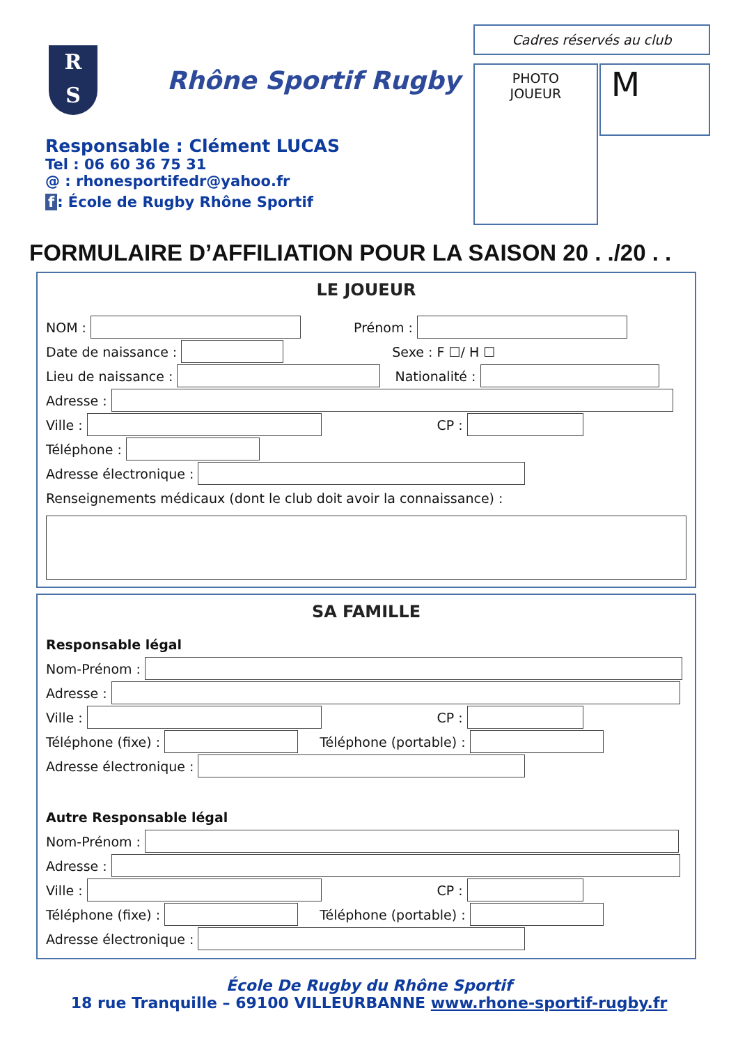R
S
Rhône Sportif Rugby
Responsable : Clément LUCAS
Tel : 06 60 36 75 31
@ : rhonesportifedr@yahoo.fr
f: École de Rugby Rhône Sportif
Cadres réservés au club
PHOTO
JOUEUR
M
FORMULAIRE D’AFFILIATION POUR LA SAISON 20 . ./20 . .
LE JOUEUR
NOM : Prénom :
Date de naissance : Sexe : F ☐/ H ☐
Lieu de naissance : Nationalité :
Adresse :
Ville : CP :
Téléphone :
Adresse électronique :
Renseignements médicaux (dont le club doit avoir la connaissance) :
SA FAMILLE
Responsable légal
Nom-Prénom :
Adresse :
Ville : CP :
Téléphone (fixe) : Téléphone (portable) :
Adresse électronique :
Autre Responsable légal
Nom-Prénom :
Adresse :
Ville : CP :
Téléphone (fixe) : Téléphone (portable) :
Adresse électronique :
École De Rugby du Rhône Sportif
18 rue Tranquille – 69100 VILLEURBANNE www.rhone-sportif-rugby.fr